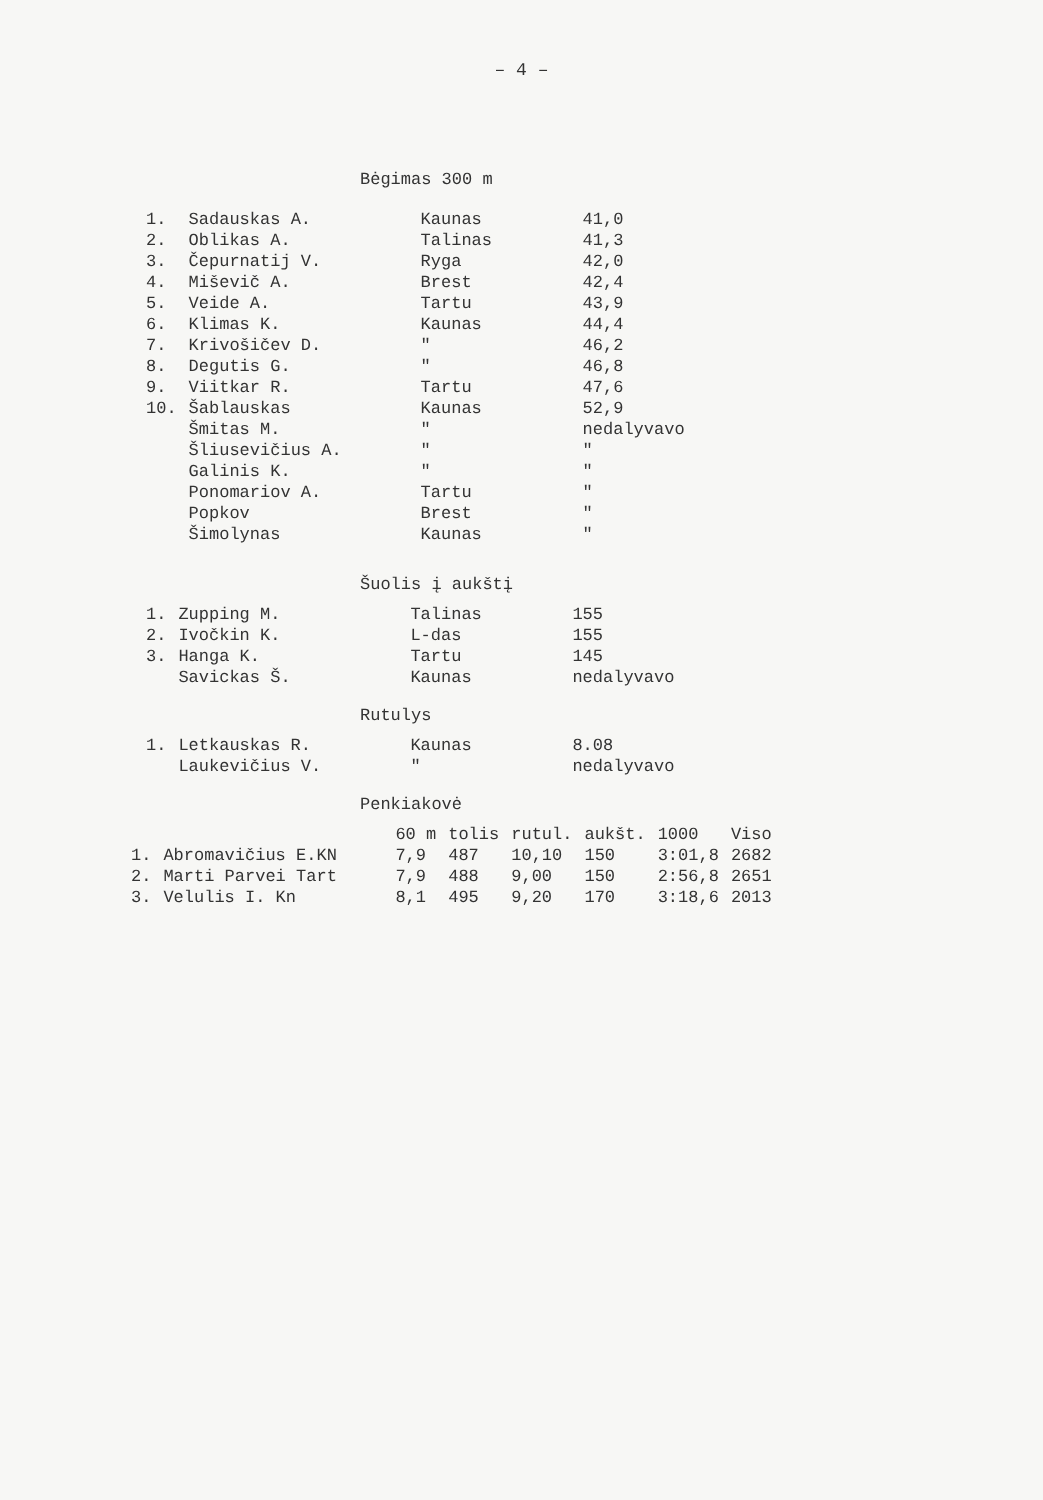– 4 –
Bėgimas 300 m
| 1. | Sadauskas A. | Kaunas | 41,0 |
| 2. | Oblikas A. | Talinas | 41,3 |
| 3. | Čepurnatij V. | Ryga | 42,0 |
| 4. | Miševič A. | Brest | 42,4 |
| 5. | Veide A. | Tartu | 43,9 |
| 6. | Klimas K. | Kaunas | 44,4 |
| 7. | Krivošičev D. | " | 46,2 |
| 8. | Degutis G. | " | 46,8 |
| 9. | Viitkar R. | Tartu | 47,6 |
| 10. | Šablauskas | Kaunas | 52,9 |
| | Šmitas M. | " | nedalyvavo |
| | Šliusevičius A. | " | " |
| | Galinis K. | " | " |
| | Ponomariov A. | Tartu | " |
| | Popkov | Brest | " |
| | Šimolynas | Kaunas | " |
Šuolis į aukštį
| 1. | Zupping M. | Talinas | 155 |
| 2. | Ivočkin K. | L-das | 155 |
| 3. | Hanga K. | Tartu | 145 |
| | Savickas Š. | Kaunas | nedalyvavo |
Rutulys
| 1. | Letkauskas R. | Kaunas | 8.08 |
| | Laukevičius V. | " | nedalyvavo |
Penkiakovė
| | | 60 m | tolis | rutul. | aukšt. | 1000 | Viso |
| --- | --- | --- | --- | --- | --- | --- | --- |
| 1. | Abromavičius E.KN | 7,9 | 487 | 10,10 | 150 | 3:01,8 | 2682 |
| 2. | Marti Parvei Tart | 7,9 | 488 | 9,00 | 150 | 2:56,8 | 2651 |
| 3. | Velulis I. Kn | 8,1 | 495 | 9,20 | 170 | 3:18,6 | 2013 |